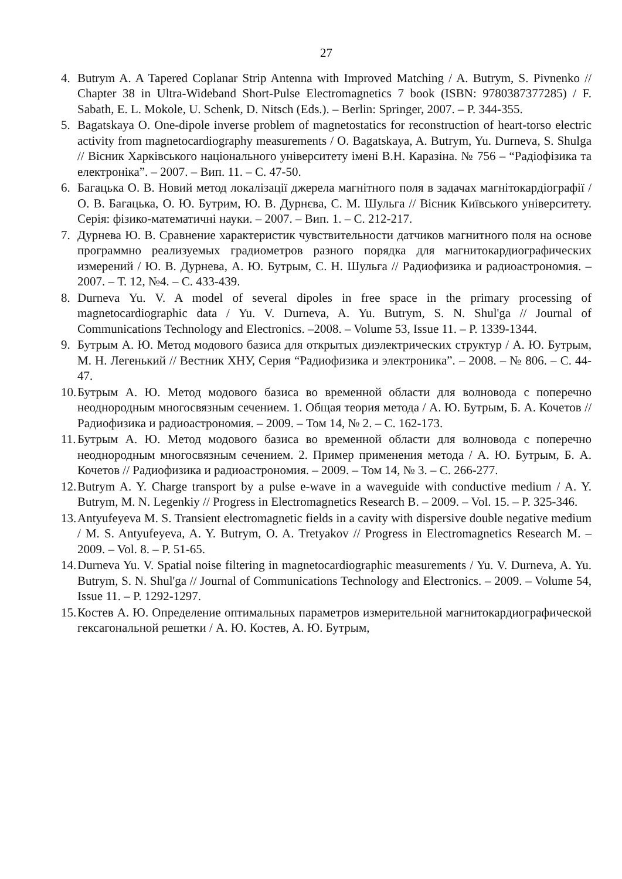27
4. Butrym A. A Tapered Coplanar Strip Antenna with Improved Matching / A. Butrym, S. Pivnenko // Chapter 38 in Ultra-Wideband Short-Pulse Electromagnetics 7 book (ISBN: 9780387377285) / F. Sabath, E. L. Mokole, U. Schenk, D. Nitsch (Eds.). – Berlin: Springer, 2007. – P. 344-355.
5. Bagatskaya O. One-dipole inverse problem of magnetostatics for reconstruction of heart-torso electric activity from magnetocardiography measurements / O. Bagatskaya, A. Butrym, Yu. Durneva, S. Shulga // Вісник Харківського національного університету імені В.Н. Каразіна. № 756 – “Радіофізика та електроніка”. – 2007. – Вип. 11. – С. 47-50.
6. Багацька О. В. Новий метод локалізації джерела магнітного поля в задачах магнітокардіографії / О. В. Багацька, О. Ю. Бутрим, Ю. В. Дурнєва, С. М. Шульга // Вісник Київського університету. Серія: фізико-математичні науки. – 2007. – Вип. 1. – С. 212-217.
7. Дурнева Ю. В. Сравнение характеристик чувствительности датчиков магнитного поля на основе программно реализуемых градиометров разного порядка для магнитокардиографических измерений / Ю. В. Дурнева, А. Ю. Бутрым, С. Н. Шульга // Радиофизика и радиоастрономия. – 2007. – Т. 12, №4. – С. 433-439.
8. Durneva Yu. V. A model of several dipoles in free space in the primary processing of magnetocardiographic data / Yu. V. Durneva, A. Yu. Butrym, S. N. Shul'ga // Journal of Communications Technology and Electronics. –2008. – Volume 53, Issue 11. – P. 1339-1344.
9. Бутрым А. Ю. Метод модового базиса для открытых диэлектрических структур / А. Ю. Бутрым, М. Н. Легенький // Вестник ХНУ, Серия “Радиофизика и электроника”. – 2008. – № 806. – С. 44-47.
10. Бутрым А. Ю. Метод модового базиса во временной области для волновода с поперечно неоднородным многосвязным сечением. 1. Общая теория метода / А. Ю. Бутрым, Б. А. Кочетов // Радиофизика и радиоастрономия. – 2009. – Том 14, № 2. – С. 162-173.
11. Бутрым А. Ю. Метод модового базиса во временной области для волновода с поперечно неоднородным многосвязным сечением. 2. Пример применения метода / А. Ю. Бутрым, Б. А. Кочетов // Радиофизика и радиоастрономия. – 2009. – Том 14, № 3. – С. 266-277.
12. Butrym A. Y. Charge transport by a pulse e-wave in a waveguide with conductive medium / A. Y. Butrym, M. N. Legenkiy // Progress in Electromagnetics Research B. – 2009. – Vol. 15. – P. 325-346.
13. Antyufeyeva M. S. Transient electromagnetic fields in a cavity with dispersive double negative medium / M. S. Antyufeyeva, A. Y. Butrym, O. A. Tretyakov // Progress in Electromagnetics Research M. – 2009. – Vol. 8. – P. 51-65.
14. Durneva Yu. V. Spatial noise filtering in magnetocardiographic measurements / Yu. V. Durneva, A. Yu. Butrym, S. N. Shul'ga // Journal of Communications Technology and Electronics. – 2009. – Volume 54, Issue 11. – P. 1292-1297.
15. Костев А. Ю. Определение оптимальных параметров измерительной магнитокардиографической гексагональной решетки / А. Ю. Костев, А. Ю. Бутрым,